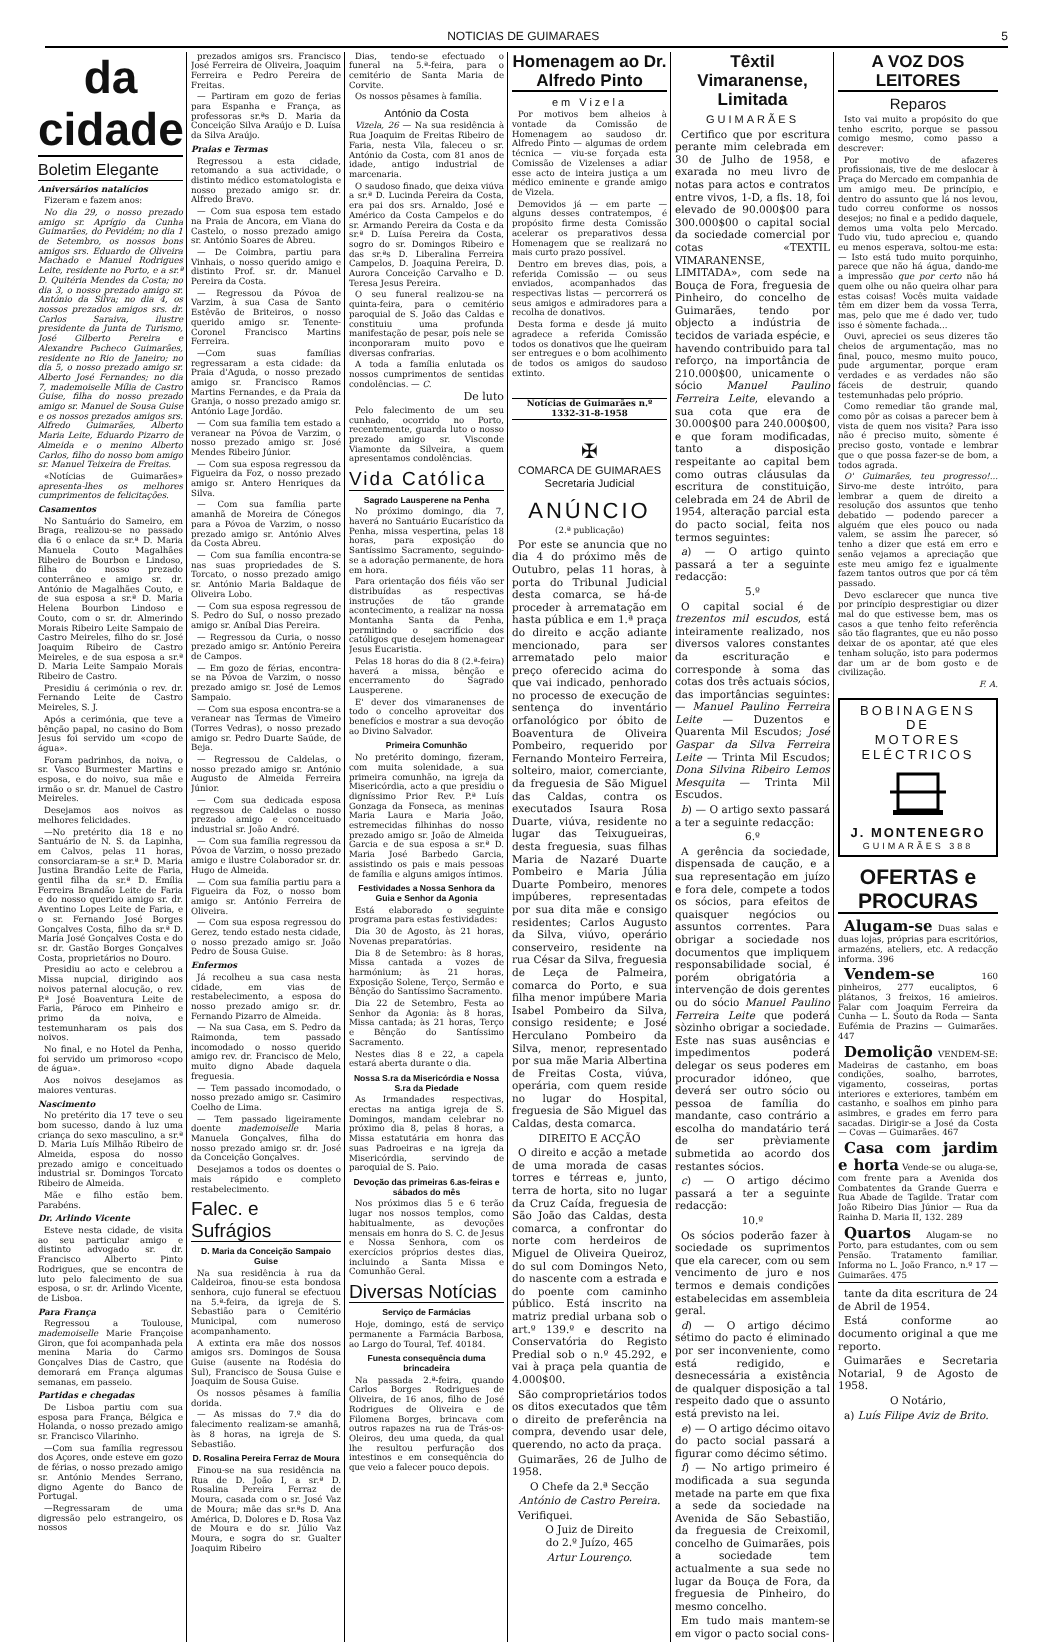NOTICIAS DE GUIMARAES 5
da cidade
Boletim Elegante
Aniversários natalícios
Fizeram e fazem anos:
No dia 29, o nosso prezado amigo sr. Aprígio da Cunha Guimarães, do Pevidém; no dia 1 de Setembro, os nossos bons amigos srs. Eduardo de Oliveira Machado e Manuel Rodrigues Leite, residente no Porto, e a sr.ª D. Quitéria Mendes da Costa; no dia 3, o nosso prezado amigo sr. António da Silva; no dia 4, os nossos prezados amigos srs. dr. Carlos Saraiva, ilustre presidente da Junta de Turismo, José Gilberto Pereira e Alexandre Pacheco Guimarães, residente no Rio de Janeiro; no dia 5, o nosso prezado amigo sr. Alberto José Fernandes; no dia 7, mademoiselle Mília de Castro Guise, filha do nosso prezado amigo sr. Manuel de Sousa Guise e os nossos prezados amigos srs. Alfredo Guimarães, Alberto Maria Leite, Eduardo Pizarro de Almeida e o menino Alberto Carlos, filho do nosso bom amigo sr. Manuel Teixeira de Freitas.
«Notícias de Guimarães» apresenta-lhes os melhores cumprimentos de felicitações.
Casamentos
No Santuário do Sameiro, em Braga, realizou-se no passado dia 6 o enlace da sr.ª D. Maria Manuela Couto Magalhães Ribeiro de Bourbon e Lindoso, filha do nosso prezado conterrâneo e amigo sr. dr. António de Magalhães Couto, e de sua esposa a sr.ª D. Maria Helena Bourbon Lindoso e Couto, com o sr. dr. Almerindo Morais Ribeiro Leite Sampaio de Castro Meireles, filho do sr. José Joaquim Ribeiro de Castro Meireles, e de sua esposa a sr.ª D. Maria Leite Sampaio Morais Ribeiro de Castro.
Presidiu á cerimónia o rev. dr. Fernando Leite de Castro Meireles, S. J.
Após a cerimónia, que teve a bênção papal, no casino do Bom Jesus foi servido um «copo de água».
Foram padrinhos, da noiva, o sr. Vasco Burmester Martins e esposa, e do noivo, sua mãe e irmão o sr. dr. Manuel de Castro Meireles.
Desejamos aos noivos as melhores felicidades.
—No pretérito dia 18 e no Santuário de N. S. da Lapinha, em Calvos, pelas 11 horas, consorciaram-se a sr.ª D. Maria Justina Brandão Leite de Faria, gentil filha da sr.ª D. Emília Ferreira Brandão Leite de Faria e do nosso querido amigo sr. dr. Aventino Lopes Leite de Faria, e o sr. Fernando José Borges Gonçalves Costa, filho da sr.ª D. Maria José Gonçalves Costa e do sr. dr. Gastão Borges Gonçalves Costa, proprietários no Douro.
Presidiu ao acto e celebrou a Missa nupcial, dirigindo aos noivos paternal alocução, o rev. P.ª José Boaventura Leite de Faria, Pároco em Pinheiro e primo da noiva, e testemunharam os pais dos noivos.
No final, e no Hotel da Penha, foi servido um primoroso «copo de água».
Aos noivos desejamos as maiores venturas.
Nascimento
No pretérito dia 17 teve o seu bom sucesso, dando à luz uma criança do sexo masculino, a sr.ª D. Maria Luís Milhão Ribeiro de Almeida, esposa do nosso prezado amigo e conceituado industrial sr. Domingos Torcato Ribeiro de Almeida.
Mãe e filho estão bem. Parabéns.
Dr. Arlindo Vicente
Esteve nesta cidade, de visita ao seu particular amigo e distinto advogado sr. dr. Francisco Alberto Pinto Rodrigues, que se encontra de luto pelo falecimento de sua esposa, o sr. dr. Arlindo Vicente, de Lisboa.
Para França
Regressou a Toulouse, mademoiselle Marie Françoise Giron, que foi acompanhada pela menina Maria do Carmo Gonçalves Dias de Castro, que demorará em França algumas semanas, em passeio.
Partidas e chegadas
De Lisboa partiu com sua esposa para França, Bélgica e Holanda, o nosso prezado amigo sr. Francisco Vilarinho.
—Com sua família regressou dos Açores, onde esteve em gozo de férias, o nosso prezado amigo sr. António Mendes Serrano, digno Agente do Banco de Portugal.
—Regressaram de uma digressão pelo estrangeiro, os nossos
prezados amigos srs. Francisco José Ferreira de Oliveira, Joaquim Ferreira e Pedro Pereira de Freitas.
— Partiram em gozo de ferias para Espanha e França, as professoras sr.ªs D. Maria da Conceição Silva Araújo e D. Luísa da Silva Araújo.
Praias e Termas
Regressou a esta cidade, retomando a sua actividade, o distinto médico estomatologista e nosso prezado amigo sr. dr. Alfredo Bravo.
— Com sua esposa tem estado na Praia de Ancora, em Viana do Castelo, o nosso prezado amigo sr. António Soares de Abreu.
— De Coimbra, partiu para Vinhais, o nosso querido amigo e distinto Prof. sr. dr. Manuel Pereira da Costa.
— Regressou da Póvoa de Varzim, à sua Casa de Santo Estêvão de Briteiros, o nosso querido amigo sr. Tenente-Coronel Francisco Martins Ferreira.
—Com suas famílias regressaram a esta cidade: da Praia d'Aguda, o nosso prezado amigo sr. Francisco Ramos Martins Fernandes, e da Praia da Granja, o nosso prezado amigo sr. António Lage Jordão.
— Com sua família tem estado a veranear na Póvoa de Varzim, o nosso prezado amigo sr. José Mendes Ribeiro Júnior.
— Com sua esposa regressou da Figueira da Foz, o nosso prezado amigo sr. Antero Henriques da Silva.
— Com sua família parte amanhã de Moreira de Cónegos para a Póvoa de Varzim, o nosso prezado amigo sr. António Alves da Costa Abreu.
— Com sua família encontra-se nas suas propriedades de S. Torcato, o nosso prezado amigo sr. António Maria Baldaque de Oliveira Lobo.
— Com sua esposa regressou de S. Pedro do Sul, o nosso prezado amigo sr. Aníbal Dias Pereira.
— Regressou da Curia, o nosso prezado amigo sr. António Pereira de Campos.
— Em gozo de férias, encontra-se na Póvoa de Varzim, o nosso prezado amigo sr. José de Lemos Sampaio.
— Com sua esposa encontra-se a veranear nas Termas de Vimeiro (Torres Vedras), o nosso prezado amigo sr. Pedro Duarte Saúde, de Beja.
— Regressou de Caldelas, o nosso prezado amigo sr. António Augusto de Almeida Ferreira Júnior.
— Com sua dedicada esposa regressou de Caldelas o nosso prezado amigo e conceituado industrial sr. João André.
— Com sua família regressou da Póvoa de Varzim, o nosso prezado amigo e ilustre Colaborador sr. dr. Hugo de Almeida.
— Com sua família partiu para a Figueira da Foz, o nosso bom amigo sr. António Ferreira de Oliveira.
— Com sua esposa regressou do Gerez, tendo estado nesta cidade, o nosso prezado amigo sr. João Pedro de Sousa Guise.
Enfermos
Já recolheu a sua casa nesta cidade, em vias de restabelecimento, a esposa do nosso prezado amigo sr. dr. Fernando Pizarro de Almeida.
— Na sua Casa, em S. Pedro da Raimonda, tem passado incomodado o nosso querido amigo rev. dr. Francisco de Melo, muito digno Abade daquela freguesia.
— Tem passado incomodado, o nosso prezado amigo sr. Casimiro Coelho de Lima.
— Tem passado ligeiramente doente mademoiselle Maria Manuela Gonçalves, filha do nosso prezado amigo sr. dr. José da Conceição Gonçalves.
Desejamos a todos os doentes o mais rápido e completo restabelecimento.
Falec. e Sufrágios
D. Maria da Conceição Sampaio Guise
Na sua residência à rua da Caldeiroa, finou-se esta bondosa senhora, cujo funeral se efectuou na 5.ª-feira, da igreja de S. Sebastião para o Cemitério Municipal, com numeroso acompanhamento.
A extinta era mãe dos nossos amigos srs. Domingos de Sousa Guise (ausente na Rodésia do Sul), Francisco de Sousa Guise e Joaquim de Sousa Guise.
Os nossos pêsames à família dorida.
— As missas do 7.º dia do falecimento realizam-se amanhã, às 8 horas, na igreja de S. Sebastião.
D. Rosalina Pereira Ferraz de Moura
Finou-se na sua residência na Rua de D. João I, a sr.ª D. Rosalina Pereira Ferraz de Moura, casada com o sr. José Vaz de Moura; mãe das sr.ªs D. Ana América, D. Dolores e D. Rosa Vaz de Moura e do sr. Júlio Vaz Moura, e sogra do sr. Gualter Joaquim Ribeiro
Dias, tendo-se efectuado o funeral na 5.ª-feira, para o cemitério de Santa Maria de Corvite.
Os nossos pêsames à família.
António da Costa
Vizela, 26 — Na sua residência à Rua Joaquim de Freitas Ribeiro de Faria, nesta Vila, faleceu o sr. António da Costa, com 81 anos de idade, antigo industrial de marcenaria.
O saudoso finado, que deixa viúva a sr.ª D. Lucinda Pereira da Costa, era pai dos srs. Arnaldo, José e Américo da Costa Campelos e do sr. Armando Pereira da Costa e da sr.ª D. Luísa Pereira da Costa, sogro do sr. Domingos Ribeiro e das sr.ªs D. Liberalina Ferreira Campelos, D. Joaquina Pereira, D. Aurora Conceição Carvalho e D. Teresa Jesus Pereira.
O seu funeral realizou-se na quinta-feira, para o cemitério paroquial de S. João das Caldas e constituiu uma profunda manifestação de pesar, pois nele se inconporaram muito povo e diversas confrarias.
A toda a família enlutada os nossos cumprimentos de sentidas condolências. — C.
De luto
Pelo falecimento de um seu cunhado, ocorrido no Porto, recentemente, guarda luto o nosso prezado amigo sr. Visconde Viamonte da Silveira, a quem apresentamos condolências.
Vida Católica
Sagrado Lausperene na Penha
No próximo domingo, dia 7, haverá no Santuário Eucarístico da Penha, missa vespertina, pelas 18 horas, para exposição do Santíssimo Sacramento, seguindo-se a adoração permanente, de hora em hora.
Para orientação dos fiéis vão ser distribuídas as respectivas instruções de tão grande acontecimento, a realizar na nossa Montanha Santa da Penha, permitindo o sacrifício dos católigos que desejem homenagear Jesus Eucaristia.
Pelas 18 horas do dia 8 (2.ª-feira) haverá a missa, bênção e encerramento do Sagrado Lausperene.
E' dever dos vimaranenses de todo o concelho aproveitar dos benefícios e mostrar a sua devoção ao Divino Salvador.
Primeira Comunhão
No pretérito domingo, fizeram, com muita solenidade, a sua primeira comunhão, na igreja da Misericórdia, acto a que presidiu o digníssimo Prior Rev. P.ª Luís Gonzaga da Fonseca, as meninas Maria Laura e Maria João, estremecidas filhinhas do nosso prezado amigo sr. João de Almeida Garcia e de sua esposa a sr.ª D. Maria José Barbedo Garcia, assistindo os pais e mais pessoas de família e alguns amigos íntimos.
Festividades a Nossa Senhora da Guia e Senhor da Agonia
Está elaborado o seguinte programa para estas festividades:
Dia 30 de Agosto, às 21 horas, Novenas preparatórias.
Dia 8 de Setembro: às 8 horas, Missa cantada a vozes de harmónium; às 21 horas, Exposição Solene, Terço, Sermão e Bênção do Santíssimo Sacramento.
Dia 22 de Setembro, Festa ao Senhor da Agonia: às 8 horas, Missa cantada; às 21 horas, Terço e Bênção do Santíssimo Sacramento.
Nestes dias 8 e 22, a capela estará aberta durante o dia.
Nossa S.ra da Misericórdia e Nossa S.ra da Piedade
As Irmandades respectivas, erectas na antiga igreja de S. Domingos, mandam celebrar no próximo dia 8, pelas 8 horas, a Missa estatutária em honra das suas Padroeiras e na igreja da Misericórdia, servindo de paroquial de S. Paio.
Devoção das primeiras 6.as-feiras e sábados do mês
Nos próximos dias 5 e 6 terão lugar nos nossos templos, como habitualmente, as devoções mensais em honra do S. C. de Jesus e Nossa Senhora, com os exercícios próprios destes dias, incluindo a Santa Missa e Comunhão Geral.
Diversas Notícias
Serviço de Farmácias
Hoje, domingo, está de serviço permanente a Farmácia Barbosa, ao Largo do Toural, Tef. 40184.
Funesta consequência duma brincadeira
Na passada 2.ª-feira, quando Carlos Borges Rodrigues de Oliveira, de 16 anos, filho de José Rodrigues de Oliveira e de Filomena Borges, brincava com outros rapazes na rua de Trás-os-Oleiros, deu uma queda, da qual lhe resultou perfuração dos intestinos e em consequência do que veio a falecer pouco depois.
Homenagem ao Dr. Alfredo Pinto
em Vizela
Por motivos bem alheios à vontade da Comissão de Homenagem ao saudoso dr. Alfredo Pinto — algumas de ordem técnica — viu-se forçada esta Comissão de Vizelenses a adiar esse acto de inteira justiça a um médico eminente e grande amigo de Vizela.
Demovidos já — em parte — alguns desses contratempos, é propósito firme desta Comissão acelerar os preparativos dessa Homenagem que se realizará no mais curto prazo possível.
Dentro em breves dias, pois, a referida Comissão — ou seus enviados, acompanhados das respectivas listas — percorrerá os seus amigos e admiradores para a recolha de donativos.
Desta forma e desde já muito agradece a referida Comissão todos os donativos que lhe queiram ser entregues e o bom acolhimento de todos os amigos do saudoso extinto.
Notícias de Guimarães n.º 1332-31-8-1958
✠
COMARCA DE GUIMARAES
Secretaria Judicial
ANÚNCIO
(2.ª publicação)
Por este se anuncia que no dia 4 do próximo mês de Outubro, pelas 11 horas, à porta do Tribunal Judicial desta comarca, se há-de proceder à arrematação em hasta pública e em 1.ª praça do direito e acção adiante mencionado, para ser arrematado pelo maior preço oferecido acima do que vai indicado, penhorado no processo de execução de sentença do inventário orfanológico por óbito de Boaventura de Oliveira Pombeiro, requerido por Fernando Monteiro Ferreira, solteiro, maior, comerciante, da freguesia de São Miguel das Caldas, contra os executados Isaura Rosa Duarte, viúva, residente no lugar das Teixugueiras, desta freguesia, suas filhas Maria de Nazaré Duarte Pombeiro e Maria Júlia Duarte Pombeiro, menores impúberes, representadas por sua dita mãe e consigo residentes; Carlos Augusto da Silva, viúvo, operário conserveiro, residente na rua César da Silva, freguesia de Leça de Palmeira, comarca do Porto, e sua filha menor impúbere Maria Isabel Pombeiro da Silva, consigo residente; e José Herculano Pombeiro da Silva, menor, representado por sua mãe Maria Albertina de Freitas Costa, viúva, operária, com quem reside no lugar do Hospital, freguesia de São Miguel das Caldas, desta comarca.
DIREITO E ACÇÃO
O direito e acção a metade de uma morada de casas torres e térreas e, junto, terra de horta, sito no lugar da Cruz Caída, freguesia de São João das Caldas, desta comarca, a confrontar do norte com herdeiros de Miguel de Oliveira Queiroz, do sul com Domingos Neto, do nascente com a estrada e do poente com caminho público. Está inscrito na matriz predial urbana sob o art.º 139.º e descrito na Conservatória do Registo Predial sob o n.º 45.292, e vai à praça pela quantia de 4.000$00.
São comproprietários todos os ditos executados que têm o direito de preferência na compra, devendo usar dele, querendo, no acto da praça.
Guimarães, 26 de Julho de 1958.
O Chefe da 2.ª Secção
António de Castro Pereira.
Verifiquei.
O Juiz de Direito
do 2.º Juízo, 465
Artur Lourenço.
Têxtil Vimaranense, Limitada
GUIMARÃES
Certifico que por escritura perante mim celebrada em 30 de Julho de 1958, e exarada no meu livro de notas para actos e contratos entre vivos, 1-D, a fls. 18, foi elevado de 90.000$00 para 300.000$00 o capital social da sociedade comercial por cotas «TEXTIL VIMARANENSE, LIMITADA», com sede na Bouça de Fora, freguesia de Pinheiro, do concelho de Guimarães, tendo por objecto a indústria de tecidos de variada espécie, e havendo contribuido para tal reforço, na importância de 210.000$00, unicamente o sócio Manuel Paulino Ferreira Leite, elevando a sua cota que era de 30.000$00 para 240.000$00, e que foram modificadas, tanto a disposição respeitante ao capital bem como outras cláusulas da escritura de constituição, celebrada em 24 de Abril de 1954, alteração parcial esta do pacto social, feita nos termos seguintes:
a) — O artigo quinto passará a ter a seguinte redacção:
5.º
O capital social é de trezentos mil escudos, está inteiramente realizado, nos diversos valores constantes da escrituração e corresponde à soma das cotas dos três actuais sócios, das importâncias seguintes: — Manuel Paulino Ferreira Leite — Duzentos e Quarenta Mil Escudos; José Gaspar da Silva Ferreira Leite — Trinta Mil Escudos; Dona Silvina Ribeiro Lemos Mesquita — Trinta Mil Escudos.
b) — O artigo sexto passará a ter a seguinte redacção:
6.º
A gerência da sociedade, dispensada de caução, e a sua representação em juízo e fora dele, compete a todos os sócios, para efeitos de quaisquer negócios ou assuntos correntes. Para obrigar a sociedade nos documentos que impliquem responsabilidade social, é porém obrigatória a intervenção de dois gerentes ou do sócio Manuel Paulino Ferreira Leite que poderá sòzinho obrigar a sociedade. Este nas suas ausências e impedimentos poderá delegar os seus poderes em procurador idóneo, que deverá ser outro sócio ou pessoa de família do mandante, caso contrário a escolha do mandatário terá de ser prèviamente submetida ao acordo dos restantes sócios.
c) — O artigo décimo passará a ter a seguinte redacção:
10.º
Os sócios poderão fazer à sociedade os suprimentos que ela carecer, com ou sem vencimento de juro e nos termos e demais condições estabelecidas em assembleia geral.
d) — O artigo décimo sétimo do pacto é eliminado por ser inconveniente, como está redigido, e desnecessária a existência de qualquer disposição a tal respeito dado que o assunto está previsto na lei.
e) — O artigo décimo oitavo do pacto social passará a figurar como décimo sétimo.
f) — No artigo primeiro é modificada a sua segunda metade na parte em que fixa a sede da sociedade na Avenida de São Sebastião, da freguesia de Creixomil, concelho de Guimarães, pois a sociedade tem actualmente a sua sede no lugar da Bouça de Fora, da freguesia de Pinheiro, do mesmo concelho.
Em tudo mais mantem-se em vigor o pacto social cons-
A VOZ DOS LEITORES
Reparos
Isto vai muito a propósito do que tenho escrito, porque se passou comigo mesmo, como passo a descrever:
Por motivo de afazeres profissionais, tive de me deslocar à Praça do Mercado em companhia de um amigo meu. De princípio, e dentro do assunto que lá nos levou, tudo correu conforme os nossos desejos; no final e a pedido daquele, demos uma volta pelo Mercado. Tudo viu, tudo apreciou e, quando eu menos esperava, soltou-me esta: — Isto está tudo muito porquinho, parece que não há água, dando-me a impressão que por certo não há quem olhe ou não queira olhar para estas coisas! Vocês muita vaidade têm em dizer bem da vossa Terra, mas, pelo que me é dado ver, tudo isso é sòmente fachada...
Ouvi, apreciei os seus dizeres tão cheios de argumentação, mas no final, pouco, mesmo muito pouco, pude argumentar, porque eram verdades e as verdades não são fáceis de destruir, quando testemunhadas pelo próprio.
Como remediar tão grande mal, como pôr as coisas a parecer bem à vista de quem nos visita? Para isso não é preciso muito, sòmente é preciso gosto, vontade e lembrar que o que possa fazer-se de bom, a todos agrada.
O' Guimarães, teu progresso!... Sirvo-me deste intróito, para lembrar a quem de direito a resolução dos assuntos que tenho debatido — podendo parecer a alguém que eles pouco ou nada valem, se assim lhe parecer, só tenho a dizer que está em erro e senão vejamos a apreciação que este meu amigo fez e igualmente fazem tantos outros que por cá têm passado.
Devo esclarecer que nunca tive por princípio desprestigiar ou dizer mal do que estivesse bem, mas os casos a que tenho feito referência são tão flagrantes, que eu não posso deixar de os apontar, até que eles tenham solução, isto para podermos dar um ar de bom gosto e de civilização.
F. A.
BOBINAGENS
DE
MOTORES
ELÉCTRICOS
J. MONTENEGRO
GUIMARÃES 388
OFERTAS e PROCURAS
Alugam-se Duas salas e duas lojas, próprias para escritórios, armazéns, ateliers, etc. A redacção informa. 396
Vendem-se 160 pinheiros, 277 eucaliptos, 6 plátanos, 3 freixos, 16 amieiros. Falar com Joaquim Ferreira da Cunha — L. Souto da Roda — Santa Eufémia de Prazins — Guimarães. 447
Demolição VENDEM-SE: Madeiras de castanho, em boas condições, soalho, barrotes, vigamento, cosseiras, portas interiores e exteriores, também em castanho, e soalhos em pinho para asimbres, e grades em ferro para sacadas. Dirigir-se a José da Costa — Covas — Guimarães. 467
Casa com jardim e horta Vende-se ou aluga-se, com frente para a Avenida dos Combatentes da Grande Guerra e Rua Abade de Tagilde. Tratar com João Ribeiro Dias Júnior — Rua da Rainha D. Maria II, 132. 289
Quartos Alugam-se no Porto, para estudantes, com ou sem Pensão. Tratamento familiar. Informa no L. João Franco, n.º 17 — Guimarães. 475
tante da dita escritura de 24 de Abril de 1954.
Está conforme ao documento original a que me reporto.
Guimarães e Secretaria Notarial, 9 de Agosto de 1958.
O Notário,
a) Luís Filipe Aviz de Brito.